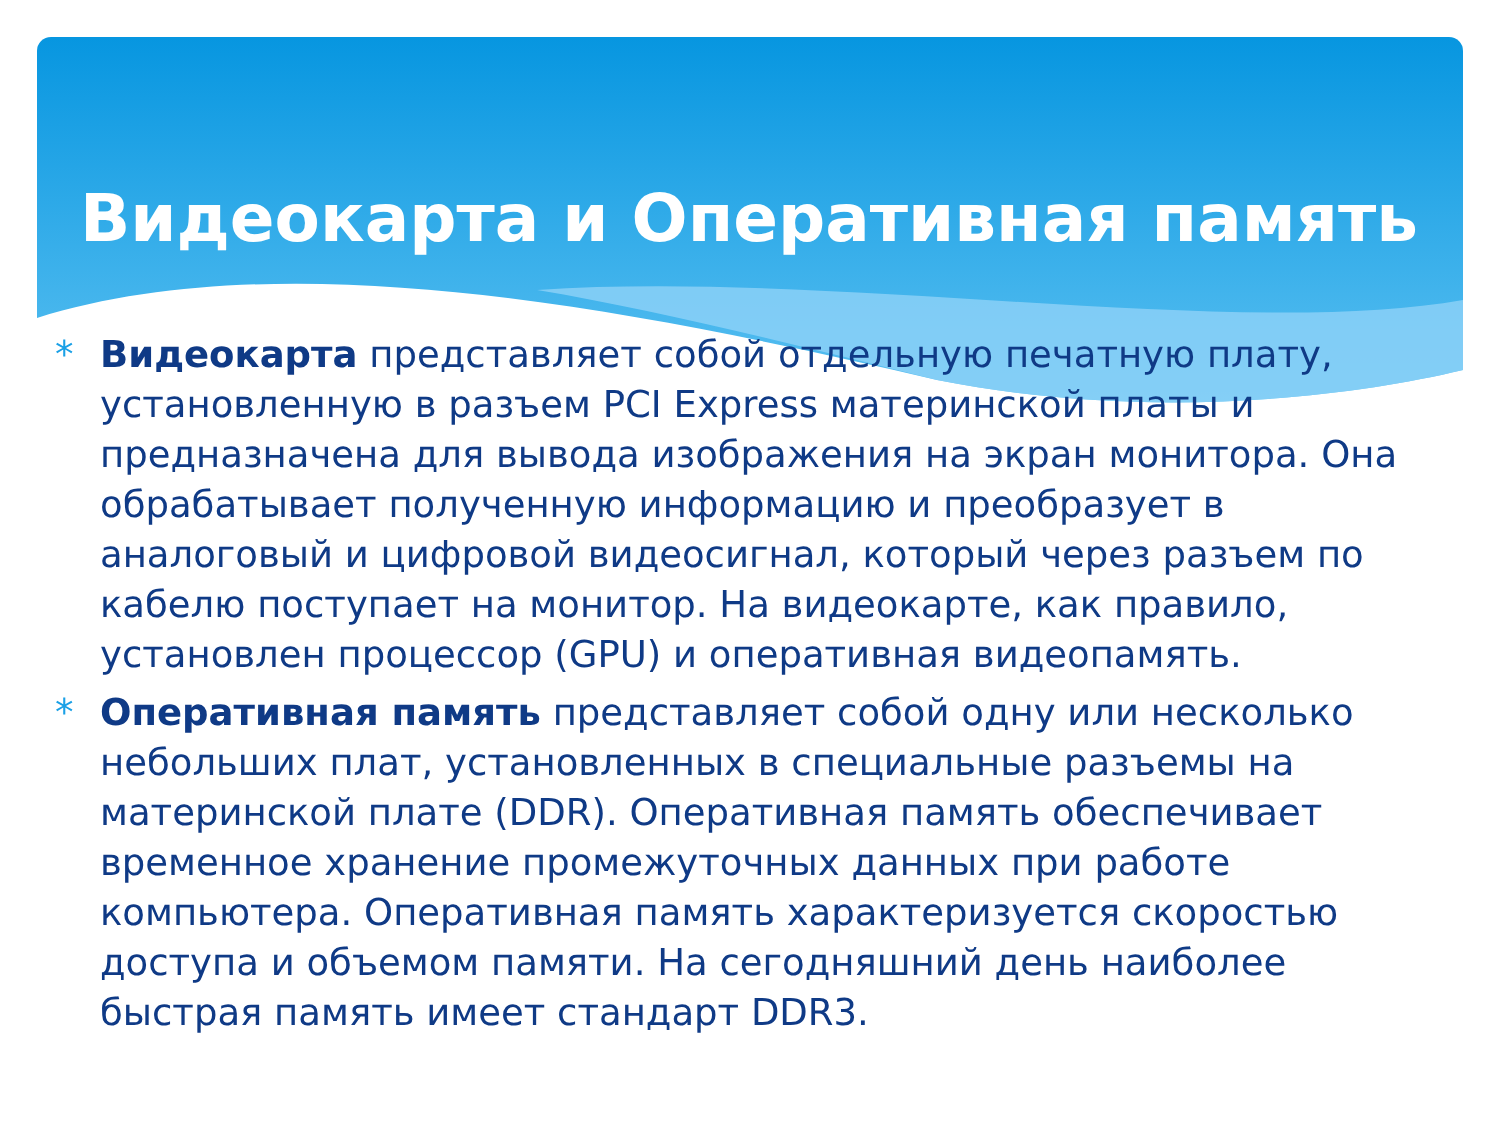Видеокарта и Оперативная память
* Видеокарта представляет собой отдельную печатную плату, установленную в разъем PCI Express материнской платы и предназначена для вывода изображения на экран монитора. Она обрабатывает полученную информацию и преобразует в аналоговый и цифровой видеосигнал, который через разъем по кабелю поступает на монитор. На видеокарте, как правило, установлен процессор (GPU) и оперативная видеопамять.
* Оперативная память представляет собой одну или несколько небольших плат, установленных в специальные разъемы на материнской плате (DDR). Оперативная память обеспечивает временное хранение промежуточных данных при работе компьютера. Оперативная память характеризуется скоростью доступа и объемом памяти. На сегодняшний день наиболее быстрая память имеет стандарт DDR3.